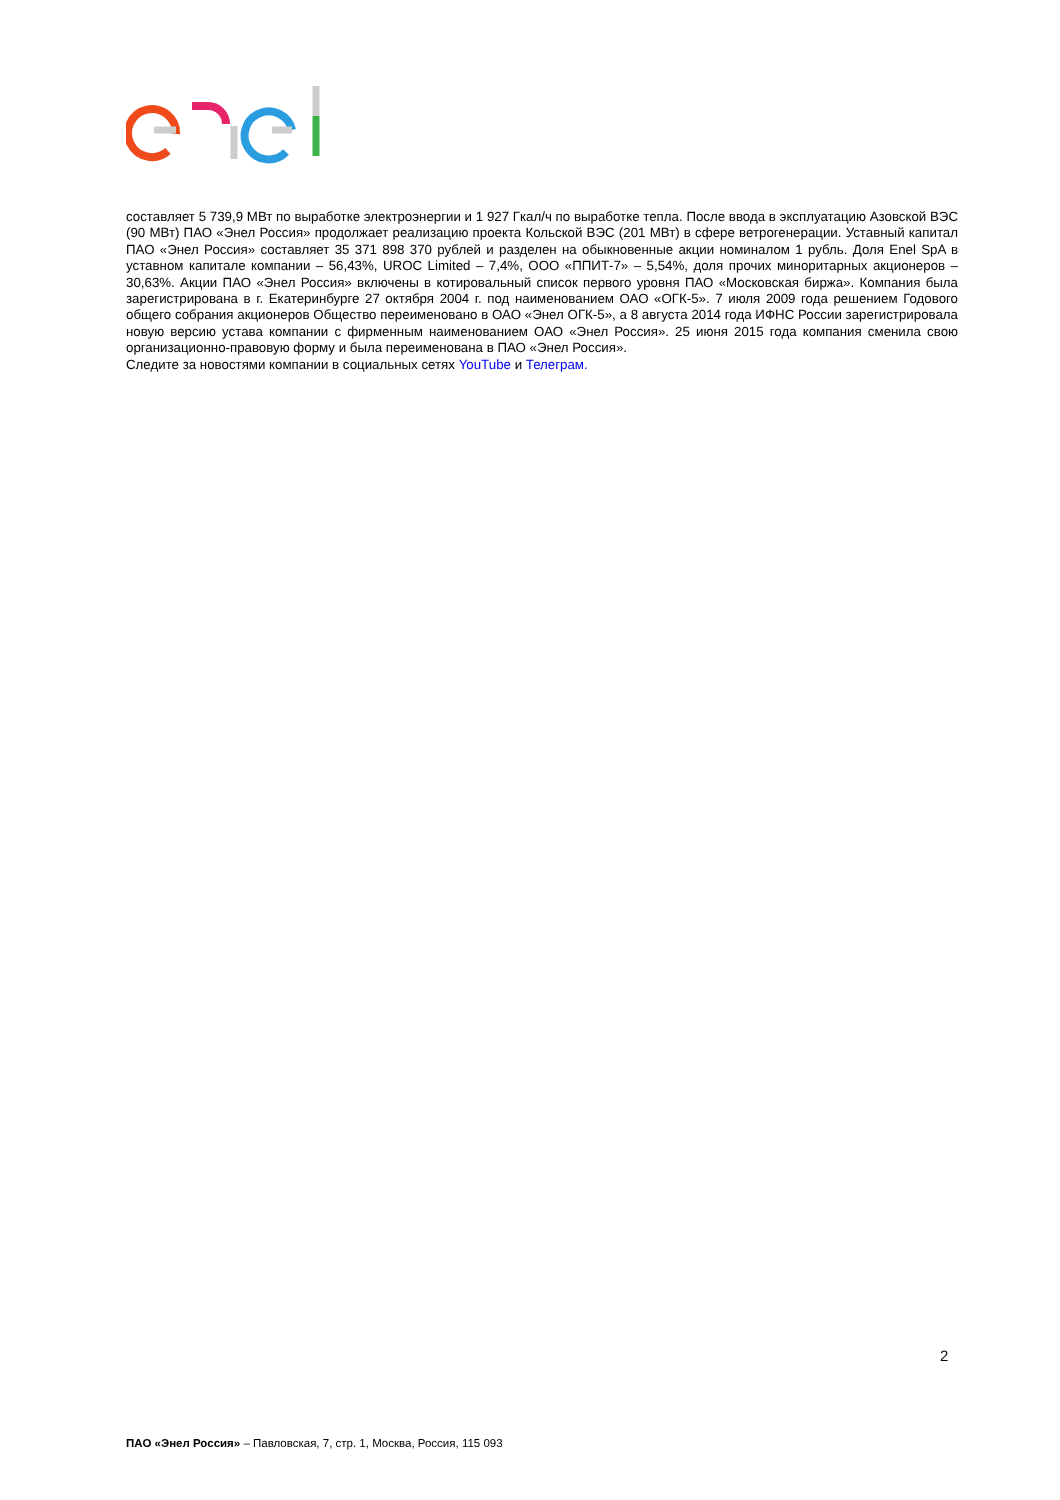составляет 5 739,9 МВт по выработке электроэнергии и 1 927 Гкал/ч по выработке тепла. После ввода в эксплуатацию Азовской ВЭС (90 МВт) ПАО «Энел Россия» продолжает реализацию проекта Кольской ВЭС (201 МВт) в сфере ветрогенерации. Уставный капитал ПАО «Энел Россия» составляет 35 371 898 370 рублей и разделен на обыкновенные акции номиналом 1 рубль. Доля Enel SpA в уставном капитале компании – 56,43%, UROC Limited – 7,4%, ООО «ППИТ-7» – 5,54%, доля прочих миноритарных акционеров – 30,63%. Акции ПАО «Энел Россия» включены в котировальный список первого уровня ПАО «Московская биржа». Компания была зарегистрирована в г. Екатеринбурге 27 октября 2004 г. под наименованием ОАО «ОГК-5». 7 июля 2009 года решением Годового общего собрания акционеров Общество переименовано в ОАО «Энел ОГК-5», а 8 августа 2014 года ИФНС России зарегистрировала новую версию устава компании с фирменным наименованием ОАО «Энел Россия». 25 июня 2015 года компания сменила свою организационно-правовую форму и была переименована в ПАО «Энел Россия».
Следите за новостями компании в социальных сетях YouTube и Телеграм.
2
ПАО «Энел Россия» – Павловская, 7, стр. 1, Москва, Россия, 115 093